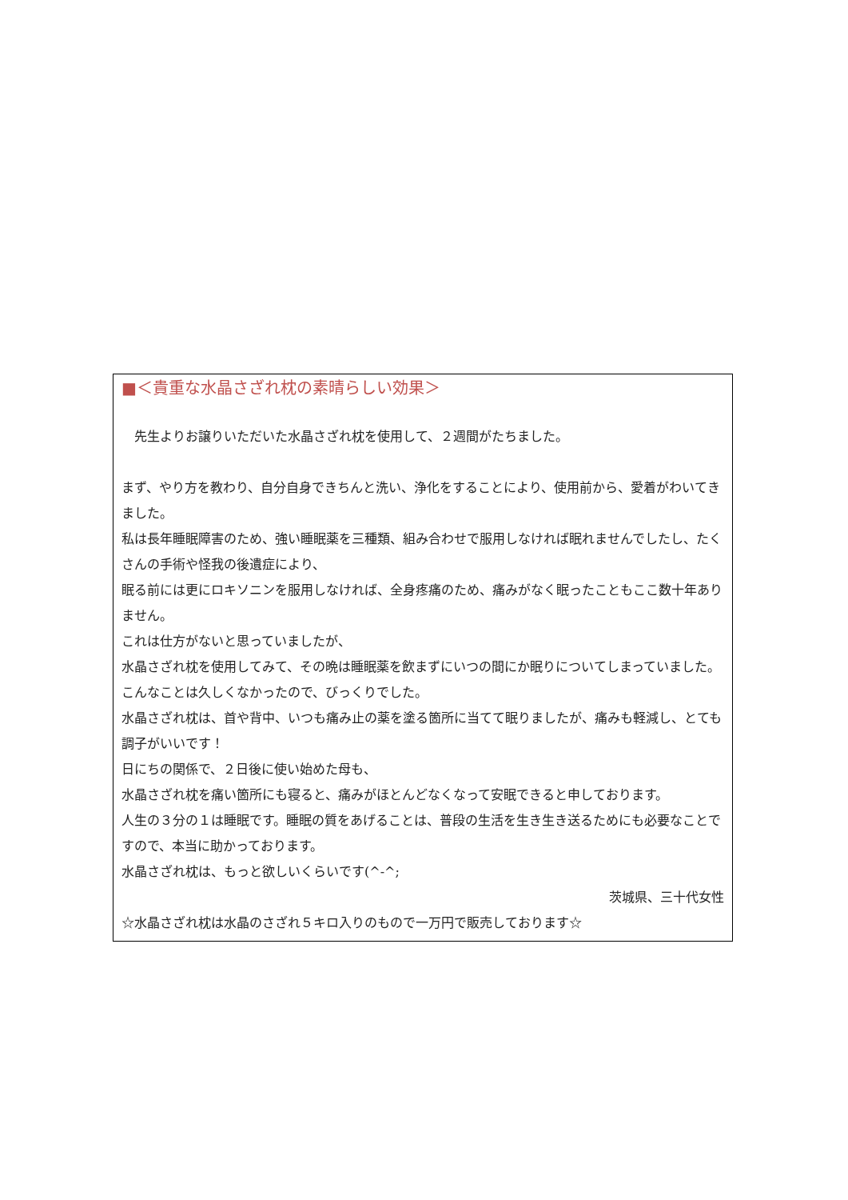■＜貴重な水晶さざれ枕の素晴らしい効果＞
　先生よりお譲りいただいた水晶さざれ枕を使用して、２週間がたちました。
まず、やり方を教わり、自分自身できちんと洗い、浄化をすることにより、使用前から、愛着がわいてきました。
私は長年睡眠障害のため、強い睡眠薬を三種類、組み合わせで服用しなければ眠れませんでしたし、たくさんの手術や怪我の後遺症により、
眠る前には更にロキソニンを服用しなければ、全身疼痛のため、痛みがなく眠ったこともここ数十年ありません。
これは仕方がないと思っていましたが、
水晶さざれ枕を使用してみて、その晩は睡眠薬を飲まずにいつの間にか眠りについてしまっていました。
こんなことは久しくなかったので、びっくりでした。
水晶さざれ枕は、首や背中、いつも痛み止の薬を塗る箇所に当てて眠りましたが、痛みも軽減し、とても調子がいいです！
日にちの関係で、２日後に使い始めた母も、
水晶さざれ枕を痛い箇所にも寝ると、痛みがほとんどなくなって安眠できると申しております。
人生の３分の１は睡眠です。睡眠の質をあげることは、普段の生活を生き生き送るためにも必要なことですので、本当に助かっております。
水晶さざれ枕は、もっと欲しいくらいです(^-^;
茨城県、三十代女性
☆水晶さざれ枕は水晶のさざれ５キロ入りのもので一万円で販売しております☆